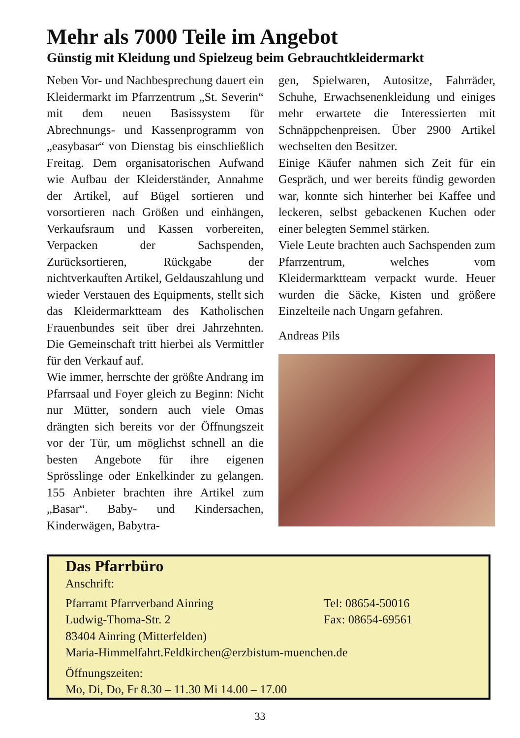Mehr als 7000 Teile im Angebot
Günstig mit Kleidung und Spielzeug beim Gebrauchtkleidermarkt
Neben Vor- und Nachbesprechung dauert ein Kleidermarkt im Pfarrzentrum „St. Severin“ mit dem neuen Basissystem für Abrechnungs- und Kassenprogramm von „easybasar“ von Dienstag bis einschließlich Freitag. Dem organisatorischen Aufwand wie Aufbau der Kleiderständer, Annahme der Artikel, auf Bügel sortieren und vorsortieren nach Größen und einhängen, Verkaufsraum und Kassen vorbereiten, Verpacken der Sachspenden, Zurücksortieren, Rückgabe der nichtverkauften Artikel, Geldauszahlung und wieder Verstauen des Equipments, stellt sich das Kleidermarktteam des Katholischen Frauenbundes seit über drei Jahrzehnten. Die Gemeinschaft tritt hierbei als Vermittler für den Verkauf auf.
Wie immer, herrschte der größte Andrang im Pfarrsaal und Foyer gleich zu Beginn: Nicht nur Mütter, sondern auch viele Omas drängten sich bereits vor der Öffnungszeit vor der Tür, um möglichst schnell an die besten Angebote für ihre eigenen Sprösslinge oder Enkelkinder zu gelangen. 155 Anbieter brachten ihre Artikel zum „Basar“. Baby- und Kindersachen, Kinderwägen, Babytra-
gen, Spielwaren, Autositze, Fahrräder, Schuhe, Erwachsenenkleidung und einiges mehr erwartete die Interessierten mit Schnäppchenpreisen. Über 2900 Artikel wechselten den Besitzer.
Einige Käufer nahmen sich Zeit für ein Gespräch, und wer bereits fündig geworden war, konnte sich hinterher bei Kaffee und leckeren, selbst gebackenen Kuchen oder einer belegten Semmel stärken.
Viele Leute brachten auch Sachspenden zum Pfarrzentrum, welches vom Kleidermarktteam verpackt wurde. Heuer wurden die Säcke, Kisten und größere Einzelteile nach Ungarn gefahren.
Andreas Pils
Das Pfarrbüro
Anschrift:
Pfarramt Pfarrverband Ainring Tel: 08654-50016
Ludwig-Thoma-Str. 2 Fax: 08654-69561
83404 Ainring (Mitterfelden)
Maria-Himmelfahrt.Feldkirchen@erzbistum-muenchen.de
Öffnungszeiten:
Mo, Di, Do, Fr 8.30 – 11.30 Mi 14.00 – 17.00
33